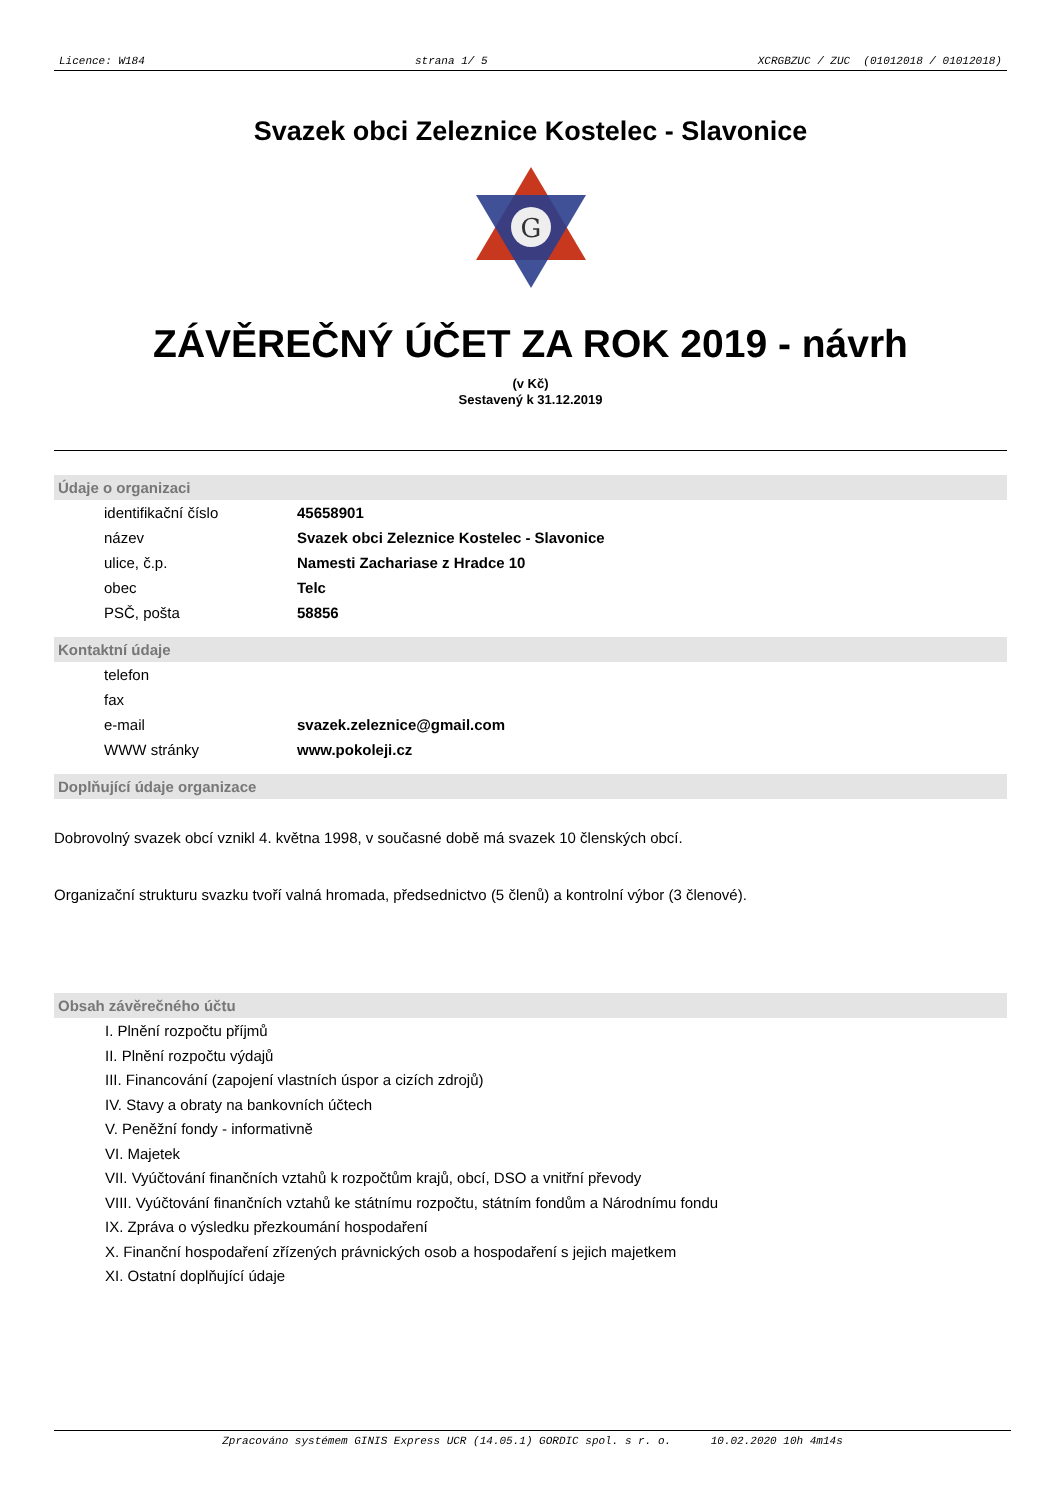Licence: W184 strana 1/ 5 XCRGBZUC / ZUC (01012018 / 01012018)
Svazek obci Zeleznice Kostelec - Slavonice
G
ZÁVĚREČNÝ ÚČET ZA ROK 2019 - návrh
(v Kč)
Sestavený k 31.12.2019
Údaje o organizaci
| identifikační číslo | 45658901 |
| název | Svazek obci Zeleznice Kostelec - Slavonice |
| ulice, č.p. | Namesti Zachariase z Hradce 10 |
| obec | Telc |
| PSČ, pošta | 58856 |
Kontaktní údaje
| telefon | |
| fax | |
| e-mail | svazek.zeleznice@gmail.com |
| WWW stránky | www.pokoleji.cz |
Doplňující údaje organizace
Dobrovolný svazek obcí vznikl 4. května 1998, v současné době má svazek 10 členských obcí.
Organizační strukturu svazku tvoří valná hromada, předsednictvo (5 členů) a kontrolní výbor (3 členové).
Obsah závěrečného účtu
I. Plnění rozpočtu příjmů
II. Plnění rozpočtu výdajů
III. Financování (zapojení vlastních úspor a cizích zdrojů)
IV. Stavy a obraty na bankovních účtech
V. Peněžní fondy - informativně
VI. Majetek
VII. Vyúčtování finančních vztahů k rozpočtům krajů, obcí, DSO a vnitřní převody
VIII. Vyúčtování finančních vztahů ke státnímu rozpočtu, státním fondům a Národnímu fondu
IX. Zpráva o výsledku přezkoumání hospodaření
X. Finanční hospodaření zřízených právnických osob a hospodaření s jejich majetkem
XI. Ostatní doplňující údaje
Zpracováno systémem GINIS Express UCR (14.05.1) GORDIC spol. s r. o. 10.02.2020 10h 4m14s